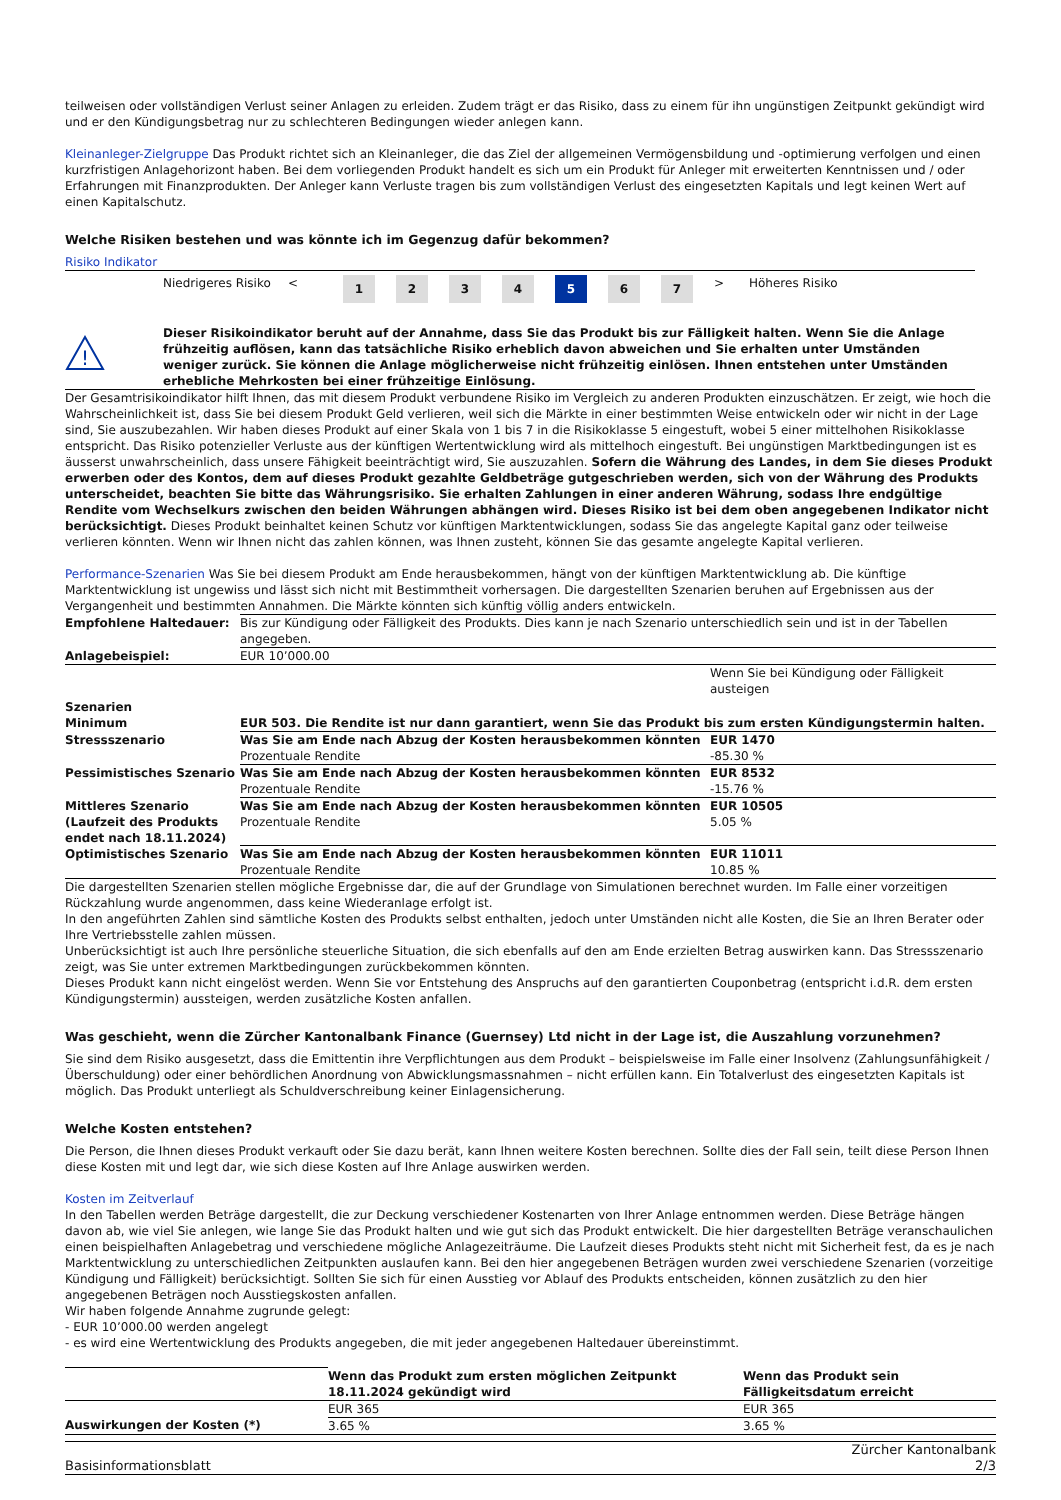teilweisen oder vollständigen Verlust seiner Anlagen zu erleiden. Zudem trägt er das Risiko, dass zu einem für ihn ungünstigen Zeitpunkt gekündigt wird und er den Kündigungsbetrag nur zu schlechteren Bedingungen wieder anlegen kann.
Kleinanleger-Zielgruppe Das Produkt richtet sich an Kleinanleger, die das Ziel der allgemeinen Vermögensbildung und -optimierung verfolgen und einen kurzfristigen Anlagehorizont haben. Bei dem vorliegenden Produkt handelt es sich um ein Produkt für Anleger mit erweiterten Kenntnissen und / oder Erfahrungen mit Finanzprodukten. Der Anleger kann Verluste tragen bis zum vollständigen Verlust des eingesetzten Kapitals und legt keinen Wert auf einen Kapitalschutz.
Welche Risiken bestehen und was könnte ich im Gegenzug dafür bekommen?
Risiko Indikator
| Niedrigeres Risiko | < | 1 | 2 | 3 | 4 | 5 | 6 | 7 | > | Höheres Risiko |
!
Dieser Risikoindikator beruht auf der Annahme, dass Sie das Produkt bis zur Fälligkeit halten. Wenn Sie die Anlage frühzeitig auflösen, kann das tatsächliche Risiko erheblich davon abweichen und Sie erhalten unter Umständen weniger zurück. Sie können die Anlage möglicherweise nicht frühzeitig einlösen. Ihnen entstehen unter Umständen erhebliche Mehrkosten bei einer frühzeitige Einlösung.
Der Gesamtrisikoindikator hilft Ihnen, das mit diesem Produkt verbundene Risiko im Vergleich zu anderen Produkten einzuschätzen. Er zeigt, wie hoch die Wahrscheinlichkeit ist, dass Sie bei diesem Produkt Geld verlieren, weil sich die Märkte in einer bestimmten Weise entwickeln oder wir nicht in der Lage sind, Sie auszubezahlen. Wir haben dieses Produkt auf einer Skala von 1 bis 7 in die Risikoklasse 5 eingestuft, wobei 5 einer mittelhohen Risikoklasse entspricht. Das Risiko potenzieller Verluste aus der künftigen Wertentwicklung wird als mittelhoch eingestuft. Bei ungünstigen Marktbedingungen ist es äusserst unwahrscheinlich, dass unsere Fähigkeit beeinträchtigt wird, Sie auszuzahlen. Sofern die Währung des Landes, in dem Sie dieses Produkt erwerben oder des Kontos, dem auf dieses Produkt gezahlte Geldbeträge gutgeschrieben werden, sich von der Währung des Produkts unterscheidet, beachten Sie bitte das Währungsrisiko. Sie erhalten Zahlungen in einer anderen Währung, sodass Ihre endgültige Rendite vom Wechselkurs zwischen den beiden Währungen abhängen wird. Dieses Risiko ist bei dem oben angegebenen Indikator nicht berücksichtigt. Dieses Produkt beinhaltet keinen Schutz vor künftigen Marktentwicklungen, sodass Sie das angelegte Kapital ganz oder teilweise verlieren könnten. Wenn wir Ihnen nicht das zahlen können, was Ihnen zusteht, können Sie das gesamte angelegte Kapital verlieren.
Performance-Szenarien Was Sie bei diesem Produkt am Ende herausbekommen, hängt von der künftigen Marktentwicklung ab. Die künftige Marktentwicklung ist ungewiss und lässt sich nicht mit Bestimmtheit vorhersagen. Die dargestellten Szenarien beruhen auf Ergebnissen aus der Vergangenheit und bestimmten Annahmen. Die Märkte könnten sich künftig völlig anders entwickeln.
| Empfohlene Haltedauer: | Bis zur Kündigung oder Fälligkeit des Produkts. Dies kann je nach Szenario unterschiedlich sein und ist in der Tabellen angegeben. | |
| Anlagebeispiel: | EUR 10’000.00 | |
| | | Wenn Sie bei Kündigung oder Fälligkeit austeigen |
| Szenarien | | |
| Minimum | EUR 503. Die Rendite ist nur dann garantiert, wenn Sie das Produkt bis zum ersten Kündigungstermin halten. | |
| Stressszenario | Was Sie am Ende nach Abzug der Kosten herausbekommen könnten Prozentuale Rendite | EUR 1470 -85.30 % |
| Pessimistisches Szenario | Was Sie am Ende nach Abzug der Kosten herausbekommen könnten Prozentuale Rendite | EUR 8532 -15.76 % |
| Mittleres Szenario (Laufzeit des Produkts endet nach 18.11.2024) | Was Sie am Ende nach Abzug der Kosten herausbekommen könnten Prozentuale Rendite | EUR 10505 5.05 % |
| Optimistisches Szenario | Was Sie am Ende nach Abzug der Kosten herausbekommen könnten Prozentuale Rendite | EUR 11011 10.85 % |
Die dargestellten Szenarien stellen mögliche Ergebnisse dar, die auf der Grundlage von Simulationen berechnet wurden. Im Falle einer vorzeitigen Rückzahlung wurde angenommen, dass keine Wiederanlage erfolgt ist.
In den angeführten Zahlen sind sämtliche Kosten des Produkts selbst enthalten, jedoch unter Umständen nicht alle Kosten, die Sie an Ihren Berater oder Ihre Vertriebsstelle zahlen müssen.
Unberücksichtigt ist auch Ihre persönliche steuerliche Situation, die sich ebenfalls auf den am Ende erzielten Betrag auswirken kann. Das Stressszenario zeigt, was Sie unter extremen Marktbedingungen zurückbekommen könnten.
Dieses Produkt kann nicht eingelöst werden. Wenn Sie vor Entstehung des Anspruchs auf den garantierten Couponbetrag (entspricht i.d.R. dem ersten Kündigungstermin) aussteigen, werden zusätzliche Kosten anfallen.
Was geschieht, wenn die Zürcher Kantonalbank Finance (Guernsey) Ltd nicht in der Lage ist, die Auszahlung vorzunehmen?
Sie sind dem Risiko ausgesetzt, dass die Emittentin ihre Verpflichtungen aus dem Produkt – beispielsweise im Falle einer Insolvenz (Zahlungsunfähigkeit / Überschuldung) oder einer behördlichen Anordnung von Abwicklungsmassnahmen – nicht erfüllen kann. Ein Totalverlust des eingesetzten Kapitals ist möglich. Das Produkt unterliegt als Schuldverschreibung keiner Einlagensicherung.
Welche Kosten entstehen?
Die Person, die Ihnen dieses Produkt verkauft oder Sie dazu berät, kann Ihnen weitere Kosten berechnen. Sollte dies der Fall sein, teilt diese Person Ihnen diese Kosten mit und legt dar, wie sich diese Kosten auf Ihre Anlage auswirken werden.
Kosten im Zeitverlauf
In den Tabellen werden Beträge dargestellt, die zur Deckung verschiedener Kostenarten von Ihrer Anlage entnommen werden. Diese Beträge hängen davon ab, wie viel Sie anlegen, wie lange Sie das Produkt halten und wie gut sich das Produkt entwickelt. Die hier dargestellten Beträge veranschaulichen einen beispielhaften Anlagebetrag und verschiedene mögliche Anlagezeiträume. Die Laufzeit dieses Produkts steht nicht mit Sicherheit fest, da es je nach Marktentwicklung zu unterschiedlichen Zeitpunkten auslaufen kann. Bei den hier angegebenen Beträgen wurden zwei verschiedene Szenarien (vorzeitige Kündigung und Fälligkeit) berücksichtigt. Sollten Sie sich für einen Ausstieg vor Ablauf des Produkts entscheiden, können zusätzlich zu den hier angegebenen Beträgen noch Ausstiegskosten anfallen.
Wir haben folgende Annahme zugrunde gelegt:
- EUR 10’000.00 werden angelegt
- es wird eine Wertentwicklung des Produkts angegeben, die mit jeder angegebenen Haltedauer übereinstimmt.
| | Wenn das Produkt zum ersten möglichen Zeitpunkt 18.11.2024 gekündigt wird | Wenn das Produkt sein Fälligkeitsdatum erreicht |
| | EUR 365 | EUR 365 |
| Auswirkungen der Kosten (*) | 3.65 % | 3.65 % |
Basisinformationsblatt Zürcher Kantonalbank
2/3